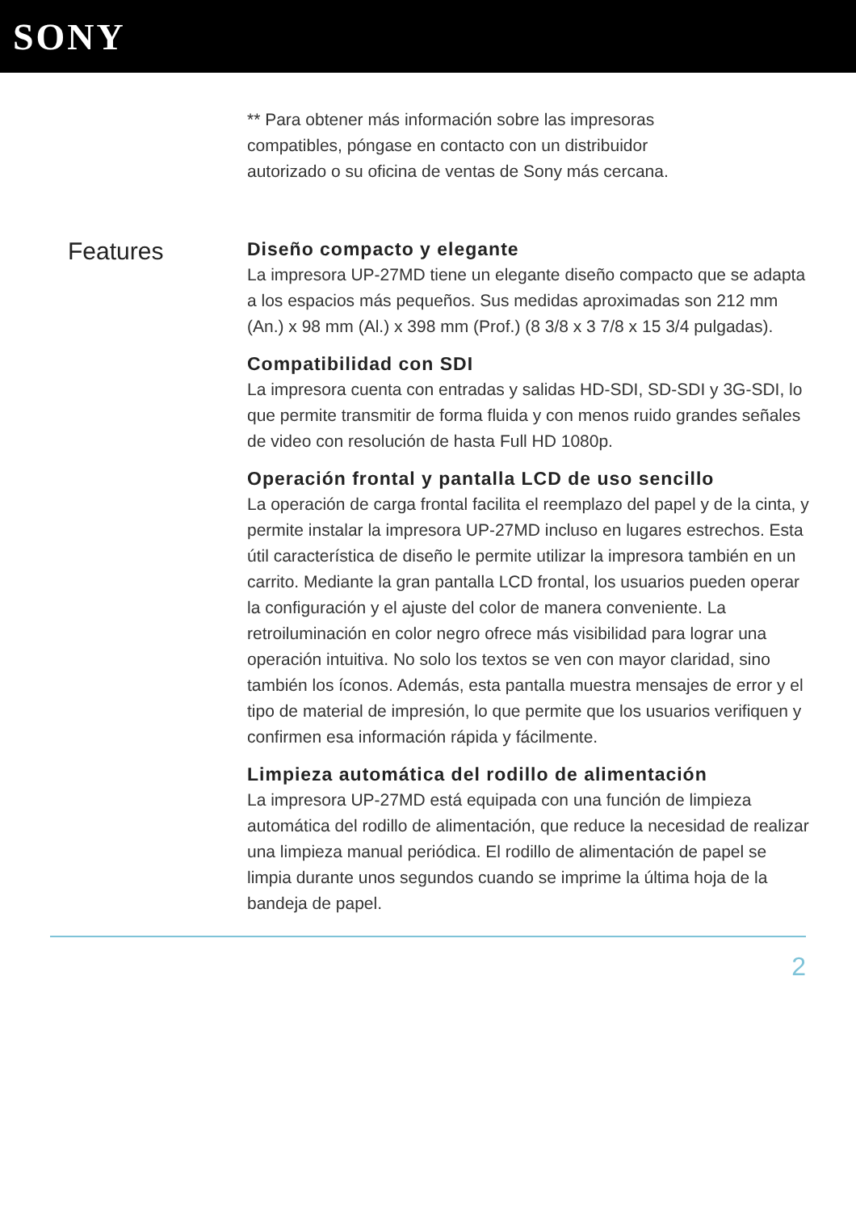SONY
** Para obtener más información sobre las impresoras compatibles, póngase en contacto con un distribuidor autorizado o su oficina de ventas de Sony más cercana.
Features
Diseño compacto y elegante
La impresora UP-27MD tiene un elegante diseño compacto que se adapta a los espacios más pequeños. Sus medidas aproximadas son 212 mm (An.) x 98 mm (Al.) x 398 mm (Prof.) (8 3/8 x 3 7/8 x 15 3/4 pulgadas).
Compatibilidad con SDI
La impresora cuenta con entradas y salidas HD-SDI, SD-SDI y 3G-SDI, lo que permite transmitir de forma fluida y con menos ruido grandes señales de video con resolución de hasta Full HD 1080p.
Operación frontal y pantalla LCD de uso sencillo
La operación de carga frontal facilita el reemplazo del papel y de la cinta, y permite instalar la impresora UP-27MD incluso en lugares estrechos. Esta útil característica de diseño le permite utilizar la impresora también en un carrito. Mediante la gran pantalla LCD frontal, los usuarios pueden operar la configuración y el ajuste del color de manera conveniente. La retroiluminación en color negro ofrece más visibilidad para lograr una operación intuitiva. No solo los textos se ven con mayor claridad, sino también los íconos. Además, esta pantalla muestra mensajes de error y el tipo de material de impresión, lo que permite que los usuarios verifiquen y confirmen esa información rápida y fácilmente.
Limpieza automática del rodillo de alimentación
La impresora UP-27MD está equipada con una función de limpieza automática del rodillo de alimentación, que reduce la necesidad de realizar una limpieza manual periódica. El rodillo de alimentación de papel se limpia durante unos segundos cuando se imprime la última hoja de la bandeja de papel.
2